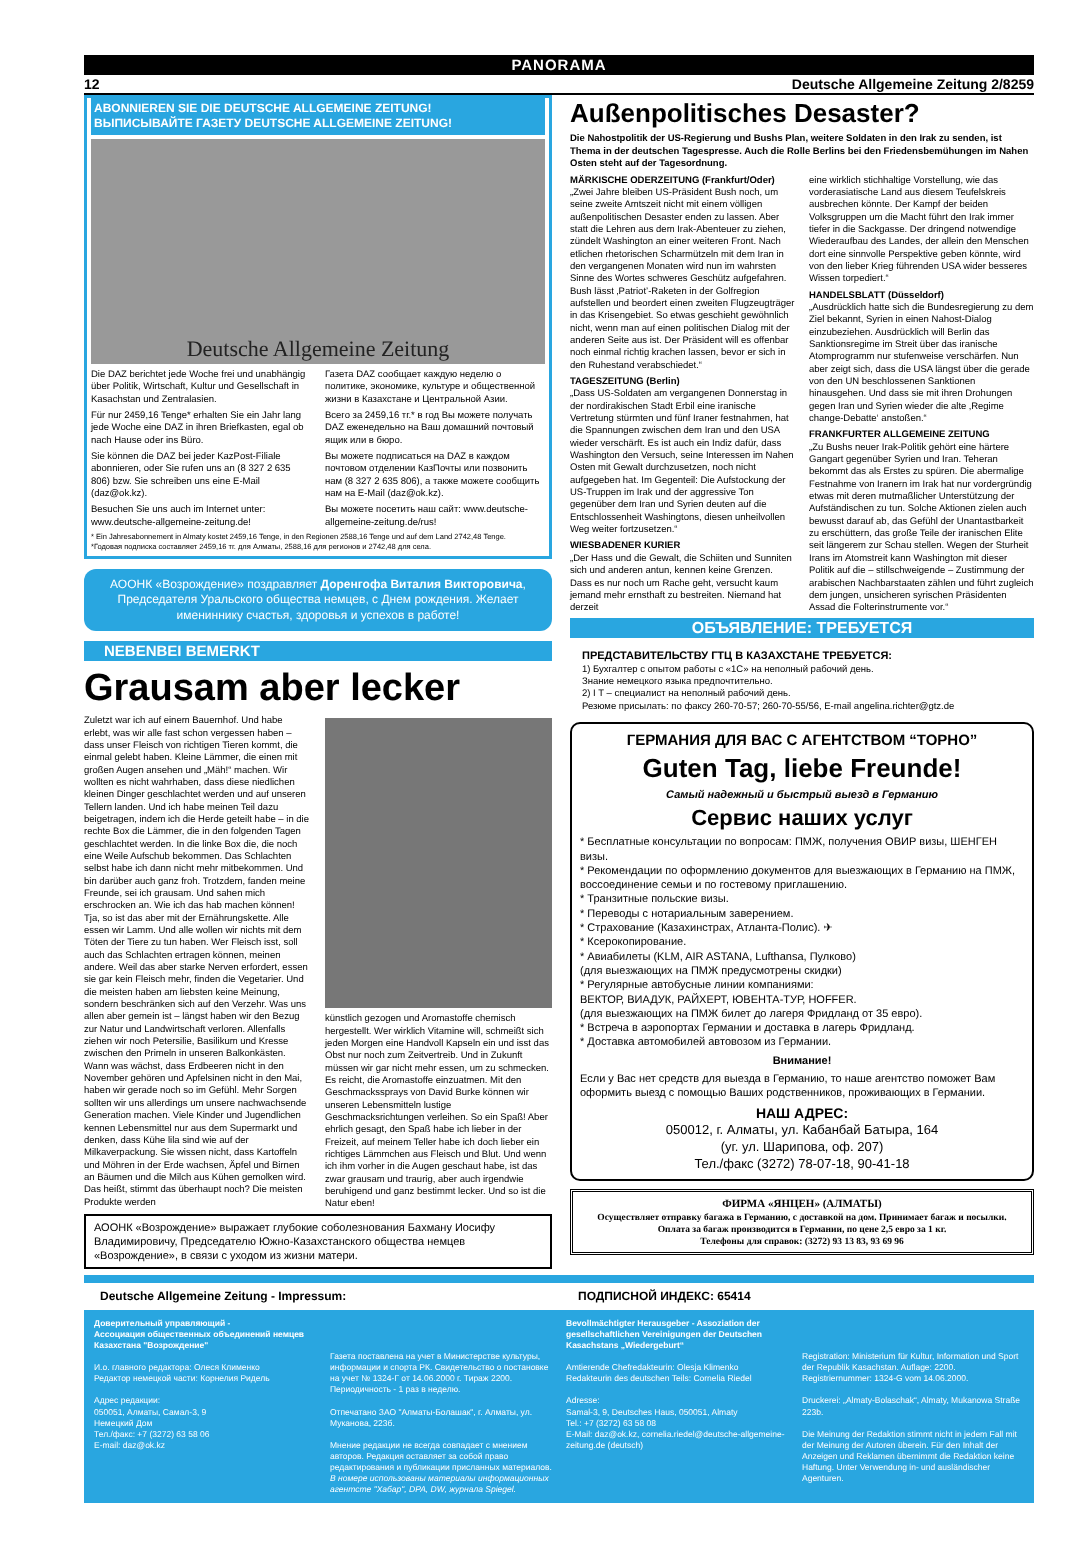PANORAMA
12 Deutsche Allgemeine Zeitung 2/8259
ABONNIEREN SIE DIE DEUTSCHE ALLGEMEINE ZEITUNG!
ВЫПИСЫВАЙТЕ ГАЗЕТУ DEUTSCHE ALLGEMEINE ZEITUNG!
Deutsche Allgemeine Zeitung
Die DAZ berichtet jede Woche frei und unabhängig über Politik, Wirtschaft, Kultur und Gesellschaft in Kasachstan und Zentralasien.
Für nur 2459,16 Tenge* erhalten Sie ein Jahr lang jede Woche eine DAZ in ihren Briefkasten, egal ob nach Hause oder ins Büro.
Sie können die DAZ bei jeder KazPost-Filiale abonnieren, oder Sie rufen uns an (8 327 2 635 806) bzw. Sie schreiben uns eine E-Mail (daz@ok.kz).
Besuchen Sie uns auch im Internet unter: www.deutsche-allgemeine-zeitung.de!
Газета DAZ сообщает каждую неделю о политике, экономике, культуре и общественной жизни в Казахстане и Центральной Азии.
Всего за 2459,16 тг.* в год Вы можете получать DAZ еженедельно на Ваш домашний почтовый ящик или в бюро.
Вы можете подписаться на DAZ в каждом почтовом отделении КазПочты или позвонить нам (8 327 2 635 806), а также можете сообщить нам на E-Mail (daz@ok.kz).
Вы можете посетить наш сайт: www.deutsche-allgemeine-zeitung.de/rus!
* Ein Jahresabonnement in Almaty kostet 2459,16 Tenge, in den Regionen 2588,16 Tenge und auf dem Land 2742,48 Tenge.
*Годовая подписка составляет 2459,16 тг. для Алматы, 2588,16 для регионов и 2742,48 для села.
АООНК «Возрождение» поздравляет Доренгофа Виталия Викторовича, Председателя Уральского общества немцев, с Днем рождения. Желает имениннику счастья, здоровья и успехов в работе!
NEBENBEI BEMERKT
Grausam aber lecker
Zuletzt war ich auf einem Bauernhof. Und habe erlebt, was wir alle fast schon vergessen haben – dass unser Fleisch von richtigen Tieren kommt, die einmal gelebt haben. Kleine Lämmer, die einen mit großen Augen ansehen und „Mäh!“ machen. Wir wollten es nicht wahrhaben, dass diese niedlichen kleinen Dinger geschlachtet werden und auf unseren Tellern landen. Und ich habe meinen Teil dazu beigetragen, indem ich die Herde geteilt habe – in die rechte Box die Lämmer, die in den folgenden Tagen geschlachtet werden. In die linke Box die, die noch eine Weile Aufschub bekommen. Das Schlachten selbst habe ich dann nicht mehr mitbekommen. Und bin darüber auch ganz froh. Trotzdem, fanden meine Freunde, sei ich grausam. Und sahen mich erschrocken an. Wie ich das hab machen können! Tja, so ist das aber mit der Ernährungskette. Alle essen wir Lamm. Und alle wollen wir nichts mit dem Töten der Tiere zu tun haben. Wer Fleisch isst, soll auch das Schlachten ertragen können, meinen andere. Weil das aber starke Nerven erfordert, essen sie gar kein Fleisch mehr, finden die Vegetarier. Und die meisten haben am liebsten keine Meinung, sondern beschränken sich auf den Verzehr. Was uns allen aber gemein ist – längst haben wir den Bezug zur Natur und Landwirtschaft verloren. Allenfalls ziehen wir noch Petersilie, Basilikum und Kresse zwischen den Primeln in unseren Balkonkästen. Wann was wächst, dass Erdbeeren nicht in den November gehören und Apfelsinen nicht in den Mai, haben wir gerade noch so im Gefühl. Mehr Sorgen sollten wir uns allerdings um unsere nachwachsende Generation machen. Viele Kinder und Jugendlichen kennen Lebensmittel nur aus dem Supermarkt und denken, dass Kühe lila sind wie auf der Milkaverpackung. Sie wissen nicht, dass Kartoffeln und Möhren in der Erde wachsen, Äpfel und Birnen an Bäumen und die Milch aus Kühen gemolken wird. Das heißt, stimmt das überhaupt noch? Die meisten Produkte werden
künstlich gezogen und Aromastoffe chemisch hergestellt. Wer wirklich Vitamine will, schmeißt sich jeden Morgen eine Handvoll Kapseln ein und isst das Obst nur noch zum Zeitvertreib. Und in Zukunft müssen wir gar nicht mehr essen, um zu schmecken. Es reicht, die Aromastoffe einzuatmen. Mit den Geschmackssprays von David Burke können wir unseren Lebensmitteln lustige Geschmacksrichtungen verleihen. So ein Spaß! Aber ehrlich gesagt, den Spaß habe ich lieber in der Freizeit, auf meinem Teller habe ich doch lieber ein richtiges Lämmchen aus Fleisch und Blut. Und wenn ich ihm vorher in die Augen geschaut habe, ist das zwar grausam und traurig, aber auch irgendwie beruhigend und ganz bestimmt lecker. Und so ist die Natur eben!
АООНК «Возрождение» выражает глубокие соболезнования Бахману Иосифу Владимировичу, Председателю Южно-Казахстанского общества немцев «Возрождение», в связи с уходом из жизни матери.
Außenpolitisches Desaster?
Die Nahostpolitik der US-Regierung und Bushs Plan, weitere Soldaten in den Irak zu senden, ist Thema in der deutschen Tagespresse. Auch die Rolle Berlins bei den Friedensbemühungen im Nahen Osten steht auf der Tagesordnung.
MÄRKISCHE ODERZEITUNG (Frankfurt/Oder)
„Zwei Jahre bleiben US-Präsident Bush noch, um seine zweite Amtszeit nicht mit einem völligen außenpolitischen Desaster enden zu lassen. Aber statt die Lehren aus dem Irak-Abenteuer zu ziehen, zündelt Washington an einer weiteren Front. Nach etlichen rhetorischen Scharmützeln mit dem Iran in den vergangenen Monaten wird nun im wahrsten Sinne des Wortes schweres Geschütz aufgefahren. Bush lässt ‚Patriot’-Raketen in der Golfregion aufstellen und beordert einen zweiten Flugzeugträger in das Krisengebiet. So etwas geschieht gewöhnlich nicht, wenn man auf einen politischen Dialog mit der anderen Seite aus ist. Der Präsident will es offenbar noch einmal richtig krachen lassen, bevor er sich in den Ruhestand verabschiedet.“
TAGESZEITUNG (Berlin)
„Dass US-Soldaten am vergangenen Donnerstag in der nordirakischen Stadt Erbil eine iranische Vertretung stürmten und fünf Iraner festnahmen, hat die Spannungen zwischen dem Iran und den USA wieder verschärft. Es ist auch ein Indiz dafür, dass Washington den Versuch, seine Interessen im Nahen Osten mit Gewalt durchzusetzen, noch nicht aufgegeben hat. Im Gegenteil: Die Aufstockung der US-Truppen im Irak und der aggressive Ton gegenüber dem Iran und Syrien deuten auf die Entschlossenheit Washingtons, diesen unheilvollen Weg weiter fortzusetzen.“
WIESBADENER KURIER
„Der Hass und die Gewalt, die Schiiten und Sunniten sich und anderen antun, kennen keine Grenzen. Dass es nur noch um Rache geht, versucht kaum jemand mehr ernsthaft zu bestreiten. Niemand hat derzeit
eine wirklich stichhaltige Vorstellung, wie das vorderasiatische Land aus diesem Teufelskreis ausbrechen könnte. Der Kampf der beiden Volksgruppen um die Macht führt den Irak immer tiefer in die Sackgasse. Der dringend notwendige Wiederaufbau des Landes, der allein den Menschen dort eine sinnvolle Perspektive geben könnte, wird von den lieber Krieg führenden USA wider besseres Wissen torpediert.“
HANDELSBLATT (Düsseldorf)
„Ausdrücklich hatte sich die Bundesregierung zu dem Ziel bekannt, Syrien in einen Nahost-Dialog einzubeziehen. Ausdrücklich will Berlin das Sanktionsregime im Streit über das iranische Atomprogramm nur stufenweise verschärfen. Nun aber zeigt sich, dass die USA längst über die gerade von den UN beschlossenen Sanktionen hinausgehen. Und dass sie mit ihren Drohungen gegen Iran und Syrien wieder die alte ‚Regime change-Debatte‘ anstoßen.“
FRANKFURTER ALLGEMEINE ZEITUNG
„Zu Bushs neuer Irak-Politik gehört eine härtere Gangart gegenüber Syrien und Iran. Teheran bekommt das als Erstes zu spüren. Die abermalige Festnahme von Iranern im Irak hat nur vordergründig etwas mit deren mutmaßlicher Unterstützung der Aufständischen zu tun. Solche Aktionen zielen auch bewusst darauf ab, das Gefühl der Unantastbarkeit zu erschüttern, das große Teile der iranischen Elite seit längerem zur Schau stellen. Wegen der Sturheit Irans im Atomstreit kann Washington mit dieser Politik auf die – stillschweigende – Zustimmung der arabischen Nachbarstaaten zählen und führt zugleich dem jungen, unsicheren syrischen Präsidenten Assad die Folterinstrumente vor.“
ОБЪЯВЛЕНИЕ: ТРЕБУЕТСЯ
ПРЕДСТАВИТЕЛЬСТВУ ГТЦ В КАЗАХСТАНЕ ТРЕБУЕТСЯ:
1) Бухгалтер с опытом работы с «1С» на неполный рабочий день.
Знание немецкого языка предпочтительно.
2) I T – специалист на неполный рабочий день.
Резюме присылать: по факсу 260-70-57; 260-70-55/56, E-mail angelina.richter@gtz.de
ГЕРМАНИЯ ДЛЯ ВАС С АГЕНТСТВОМ “ТОРНО”
Guten Tag, liebe Freunde!
Самый надежный и быстрый выезд в Германию
Сервис наших услуг
* Бесплатные консультации по вопросам: ПМЖ, получения ОВИР визы, ШЕНГЕН визы.
* Рекомендации по оформлению документов для выезжающих в Германию на ПМЖ, воссоединение семьи и по гостевому приглашению.
* Транзитные польские визы.
* Переводы с нотариальным заверением.
* Страхование (Казахинстрах, Атланта-Полис). ✈
* Ксерокопирование.
* Авиабилеты (KLM, AIR ASTANA, Lufthansa, Пулково)
(для выезжающих на ПМЖ предусмотрены скидки)
* Регулярные автобусные линии компаниями:
ВЕКТОР, ВИАДУК, РАЙХЕРТ, ЮВЕНТА-ТУР, HOFFER.
(для выезжающих на ПМЖ билет до лагеря Фридланд от 35 евро).
* Встреча в аэропортах Германии и доставка в лагерь Фридланд.
* Доставка автомобилей автовозом из Германии.
Внимание!
Если у Вас нет средств для выезда в Германию, то наше агентство поможет Вам оформить выезд с помощью Ваших родственников, проживающих в Германии.
НАШ АДРЕС:
050012, г. Алматы, ул. Кабанбай Батыра, 164
(уг. ул. Шарипова, оф. 207)
Тел./факс (3272) 78-07-18, 90-41-18
ФИРМА «ЯНЦЕН» (АЛМАТЫ)
Осуществляет отправку багажа в Германию, с доставкой на дом. Принимает багаж и посылки.
Оплата за багаж производится в Германии, по цене 2,5 евро за 1 кг.
Телефоны для справок: (3272) 93 13 83, 93 69 96
Deutsche Allgemeine Zeitung - Impressum: ПОДПИСНОЙ ИНДЕКС: 65414
Доверительный управляющий -
Ассоциация общественных объединений немцев Казахстана "Возрождение"
И.о. главного редактора: Олеся Клименко
Редактор немецкой части: Корнелия Ридель
Адрес редакции:
050051, Алматы, Самал-3, 9
Немецкий Дом
Тел./факс: +7 (3272) 63 58 06
E-mail: daz@ok.kz
Газета поставлена на учет в Министерстве культуры, информации и спорта РК. Свидетельство о постановке на учет № 1324-Г от 14.06.2000 г. Тираж 2200. Периодичность - 1 раз в неделю.
Отпечатано ЗАО "Алматы-Болашак", г. Алматы, ул. Муканова, 223б.
Мнение редакции не всегда совпадает с мнением авторов. Редакция оставляет за собой право редактирования и публикации присланных материалов.
В номере использованы материалы информационных агентсme "Хабар", DPA, DW, журнала Spiegel.
Bevollmächtigter Herausgeber - Assoziation der gesellschaftlichen Vereinigungen der Deutschen Kasachstans „Wiedergeburt“
Amtierende Chefredakteurin: Olesja Klimenko
Redakteurin des deutschen Teils: Cornelia Riedel
Adresse:
Samal-3, 9, Deutsches Haus, 050051, Almaty
Tel.: +7 (3272) 63 58 08
E-Mail: daz@ok.kz, cornelia.riedel@deutsche-allgemeine-zeitung.de (deutsch)
Registration: Ministerium für Kultur, Information und Sport der Republik Kasachstan. Auflage: 2200. Registriernummer: 1324-G vom 14.06.2000.
Druckerei: „Almaty-Bolaschak“, Almaty, Mukanowa Straße 223b.
Die Meinung der Redaktion stimmt nicht in jedem Fall mit der Meinung der Autoren überein. Für den Inhalt der Anzeigen und Reklamen übernimmt die Redaktion keine Haftung. Unter Verwendung in- und ausländischer Agenturen.